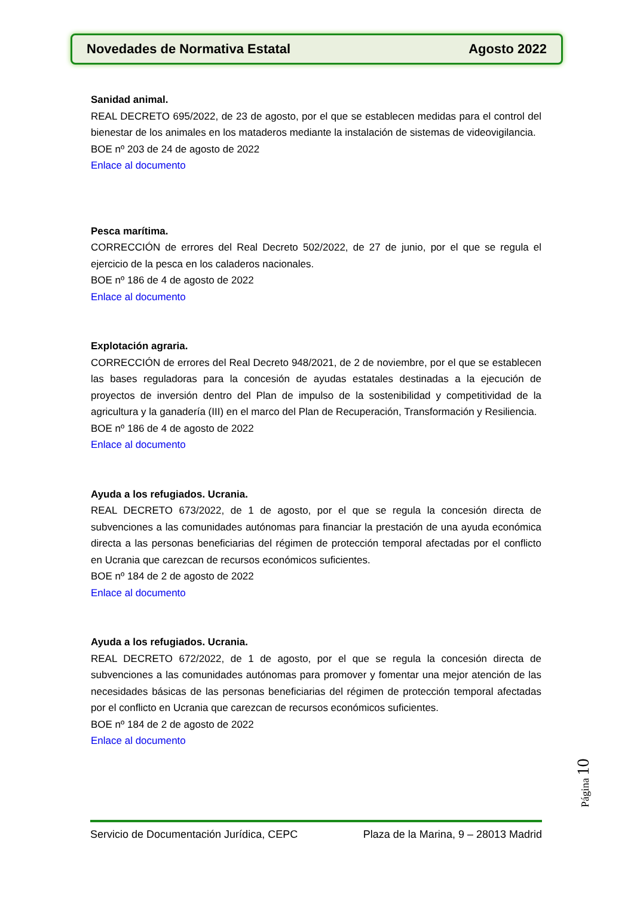Novedades de Normativa Estatal Agosto 2022
Sanidad animal.
REAL DECRETO 695/2022, de 23 de agosto, por el que se establecen medidas para el control del bienestar de los animales en los mataderos mediante la instalación de sistemas de videovigilancia.
BOE nº 203 de 24 de agosto de 2022
Enlace al documento
Pesca marítima.
CORRECCIÓN de errores del Real Decreto 502/2022, de 27 de junio, por el que se regula el ejercicio de la pesca en los caladeros nacionales.
BOE nº 186 de 4 de agosto de 2022
Enlace al documento
Explotación agraria.
CORRECCIÓN de errores del Real Decreto 948/2021, de 2 de noviembre, por el que se establecen las bases reguladoras para la concesión de ayudas estatales destinadas a la ejecución de proyectos de inversión dentro del Plan de impulso de la sostenibilidad y competitividad de la agricultura y la ganadería (III) en el marco del Plan de Recuperación, Transformación y Resiliencia.
BOE nº 186 de 4 de agosto de 2022
Enlace al documento
Ayuda a los refugiados. Ucrania.
REAL DECRETO 673/2022, de 1 de agosto, por el que se regula la concesión directa de subvenciones a las comunidades autónomas para financiar la prestación de una ayuda económica directa a las personas beneficiarias del régimen de protección temporal afectadas por el conflicto en Ucrania que carezcan de recursos económicos suficientes.
BOE nº 184 de 2 de agosto de 2022
Enlace al documento
Ayuda a los refugiados. Ucrania.
REAL DECRETO 672/2022, de 1 de agosto, por el que se regula la concesión directa de subvenciones a las comunidades autónomas para promover y fomentar una mejor atención de las necesidades básicas de las personas beneficiarias del régimen de protección temporal afectadas por el conflicto en Ucrania que carezcan de recursos económicos suficientes.
BOE nº 184 de 2 de agosto de 2022
Enlace al documento
Página 10
Servicio de Documentación Jurídica, CEPC Plaza de la Marina, 9 – 28013 Madrid